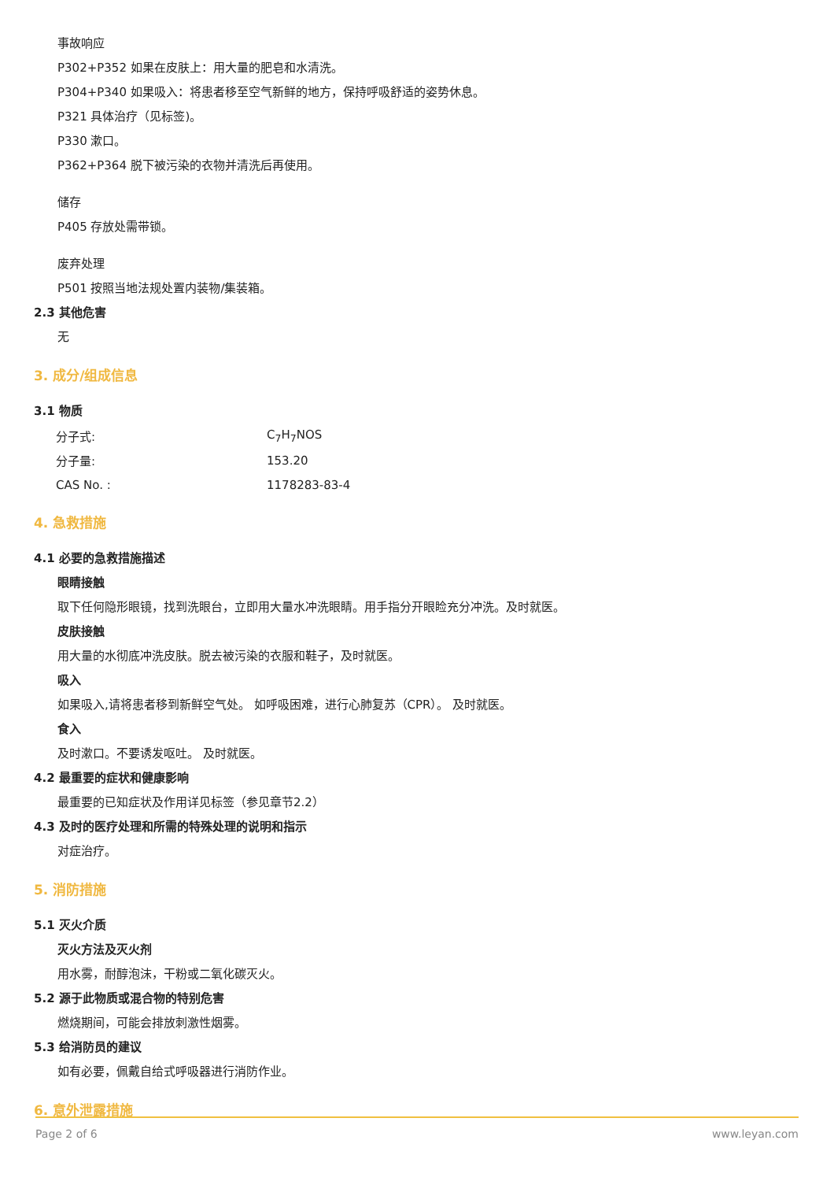事故响应
P302+P352 如果在皮肤上：用大量的肥皂和水清洗。
P304+P340 如果吸入：将患者移至空气新鲜的地方，保持呼吸舒适的姿势休息。
P321 具体治疗（见标签)。
P330 漱口。
P362+P364 脱下被污染的衣物并清洗后再使用。
储存
P405 存放处需带锁。
废弃处理
P501 按照当地法规处置内装物/集装箱。
2.3 其他危害
无
3. 成分/组成信息
3.1 物质
| 分子式: | C<sub>7</sub>H<sub>7</sub>NOS |
| 分子量: | 153.20 |
| CAS No. : | 1178283-83-4 |
4. 急救措施
4.1 必要的急救措施描述
眼睛接触
取下任何隐形眼镜，找到洗眼台，立即用大量水冲洗眼睛。用手指分开眼睑充分冲洗。及时就医。
皮肤接触
用大量的水彻底冲洗皮肤。脱去被污染的衣服和鞋子，及时就医。
吸入
如果吸入,请将患者移到新鲜空气处。 如呼吸困难，进行心肺复苏（CPR）。 及时就医。
食入
及时漱口。不要诱发呕吐。 及时就医。
4.2 最重要的症状和健康影响
最重要的已知症状及作用详见标签（参见章节2.2）
4.3 及时的医疗处理和所需的特殊处理的说明和指示
对症治疗。
5. 消防措施
5.1 灭火介质
灭火方法及灭火剂
用水雾，耐醇泡沫，干粉或二氧化碳灭火。
5.2 源于此物质或混合物的特别危害
燃烧期间，可能会排放刺激性烟雾。
5.3 给消防员的建议
如有必要，佩戴自给式呼吸器进行消防作业。
6. 意外泄露措施
Page 2 of 6 www.leyan.com